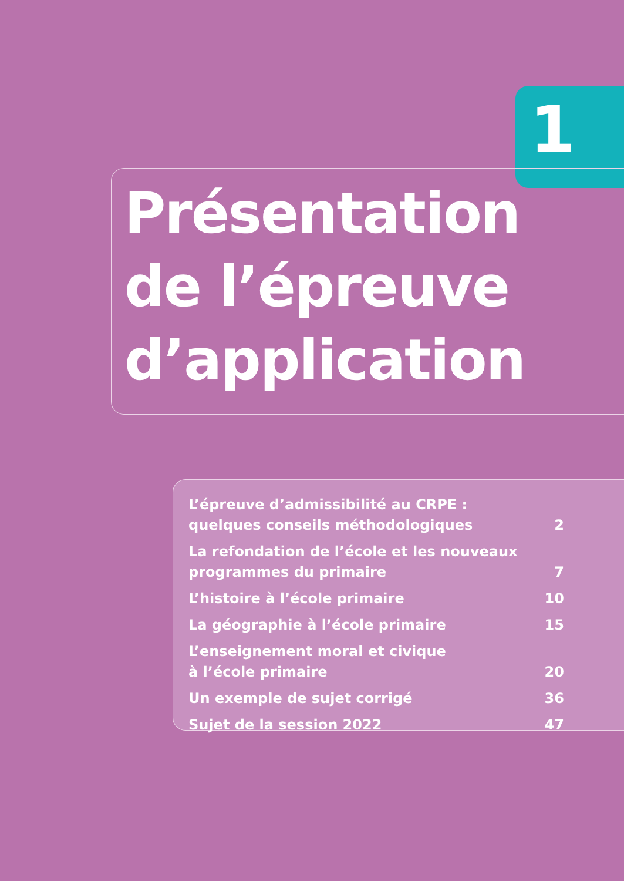1
Présentation
de l’épreuve
d’application
| L’épreuve d’admissibilité au CRPE : quelques conseils méthodologiques | 2 |
| La refondation de l’école et les nouveaux programmes du primaire | 7 |
| L’histoire à l’école primaire | 10 |
| La géographie à l’école primaire | 15 |
| L’enseignement moral et civique à l’école primaire | 20 |
| Un exemple de sujet corrigé | 36 |
| Sujet de la session 2022 | 47 |